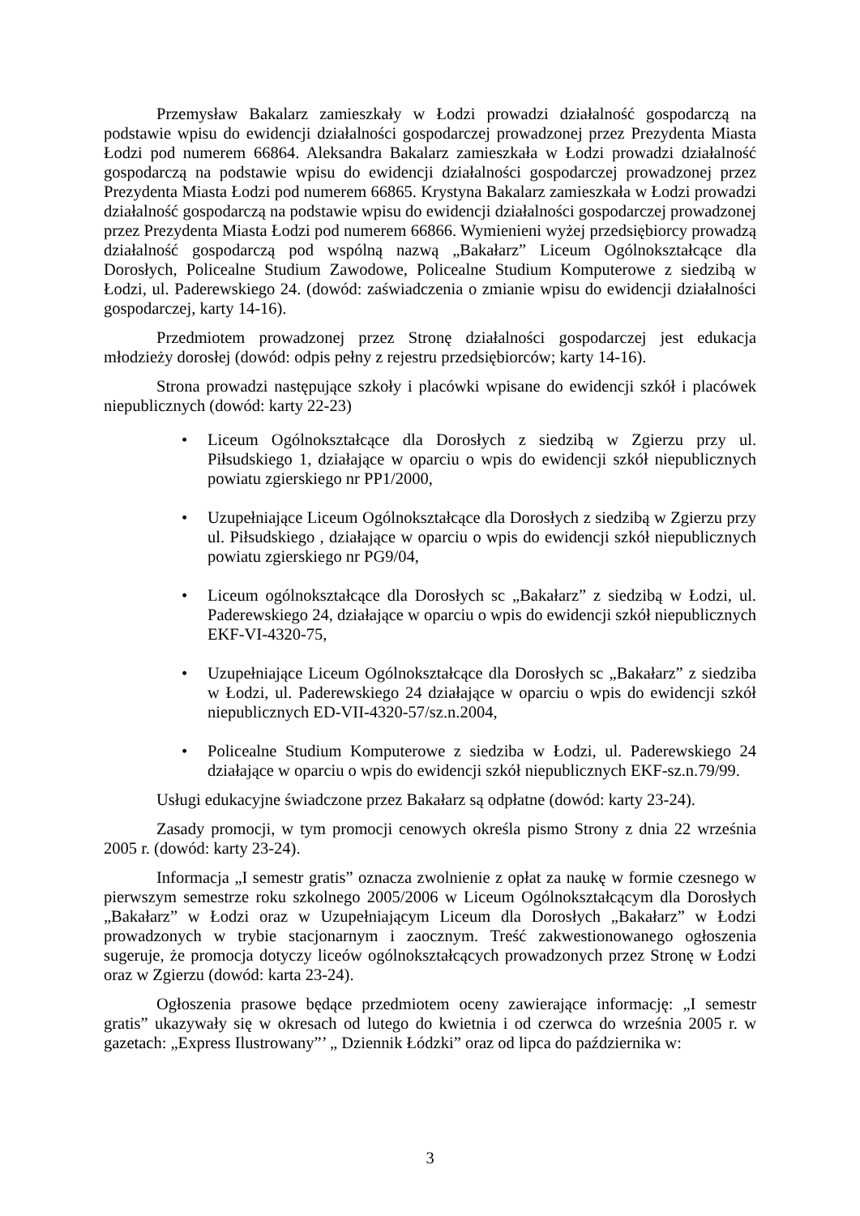Przemysław Bakalarz zamieszkały w Łodzi prowadzi działalność gospodarczą na podstawie wpisu do ewidencji działalności gospodarczej prowadzonej przez Prezydenta Miasta Łodzi pod numerem 66864. Aleksandra Bakalarz zamieszkała w Łodzi prowadzi działalność gospodarczą na podstawie wpisu do ewidencji działalności gospodarczej prowadzonej przez Prezydenta Miasta Łodzi pod numerem 66865. Krystyna Bakalarz zamieszkała w Łodzi prowadzi działalność gospodarczą na podstawie wpisu do ewidencji działalności gospodarczej prowadzonej przez Prezydenta Miasta Łodzi pod numerem 66866. Wymienieni wyżej przedsiębiorcy prowadzą działalność gospodarczą pod wspólną nazwą „Bakałarz” Liceum Ogólnokształcące dla Dorosłych, Policealne Studium Zawodowe, Policealne Studium Komputerowe z siedzibą w Łodzi, ul. Paderewskiego 24. (dowód: zaświadczenia o zmianie wpisu do ewidencji działalności gospodarczej, karty 14-16).
Przedmiotem prowadzonej przez Stronę działalności gospodarczej jest edukacja młodzieży dorosłej (dowód: odpis pełny z rejestru przedsiębiorców; karty 14-16).
Strona prowadzi następujące szkoły i placówki wpisane do ewidencji szkół i placówek niepublicznych (dowód: karty 22-23)
• Liceum Ogólnokształcące dla Dorosłych z siedzibą w Zgierzu przy ul. Piłsudskiego 1, działające w oparciu o wpis do ewidencji szkół niepublicznych powiatu zgierskiego nr PP1/2000,
• Uzupełniające Liceum Ogólnokształcące dla Dorosłych z siedzibą w Zgierzu przy ul. Piłsudskiego , działające w oparciu o wpis do ewidencji szkół niepublicznych powiatu zgierskiego nr PG9/04,
• Liceum ogólnokształcące dla Dorosłych sc „Bakałarz” z siedzibą w Łodzi, ul. Paderewskiego 24, działające w oparciu o wpis do ewidencji szkół niepublicznych EKF-VI-4320-75,
• Uzupełniające Liceum Ogólnokształcące dla Dorosłych sc „Bakałarz” z siedziba w Łodzi, ul. Paderewskiego 24 działające w oparciu o wpis do ewidencji szkół niepublicznych ED-VII-4320-57/sz.n.2004,
• Policealne Studium Komputerowe z siedziba w Łodzi, ul. Paderewskiego 24 działające w oparciu o wpis do ewidencji szkół niepublicznych EKF-sz.n.79/99.
Usługi edukacyjne świadczone przez Bakałarz są odpłatne (dowód: karty 23-24).
Zasady promocji, w tym promocji cenowych określa pismo Strony z dnia 22 września 2005 r. (dowód: karty 23-24).
Informacja „I semestr gratis” oznacza zwolnienie z opłat za naukę w formie czesnego w pierwszym semestrze roku szkolnego 2005/2006 w Liceum Ogólnokształcącym dla Dorosłych „Bakałarz” w Łodzi oraz w Uzupełniającym Liceum dla Dorosłych „Bakałarz” w Łodzi prowadzonych w trybie stacjonarnym i zaocznym. Treść zakwestionowanego ogłoszenia sugeruje, że promocja dotyczy liceów ogólnokształcących prowadzonych przez Stronę w Łodzi oraz w Zgierzu (dowód: karta 23-24).
Ogłoszenia prasowe będące przedmiotem oceny zawierające informację: „I semestr gratis” ukazywały się w okresach od lutego do kwietnia i od czerwca do września 2005 r. w gazetach: „Express Ilustrowany”’ „ Dziennik Łódzki” oraz od lipca do października w:
3